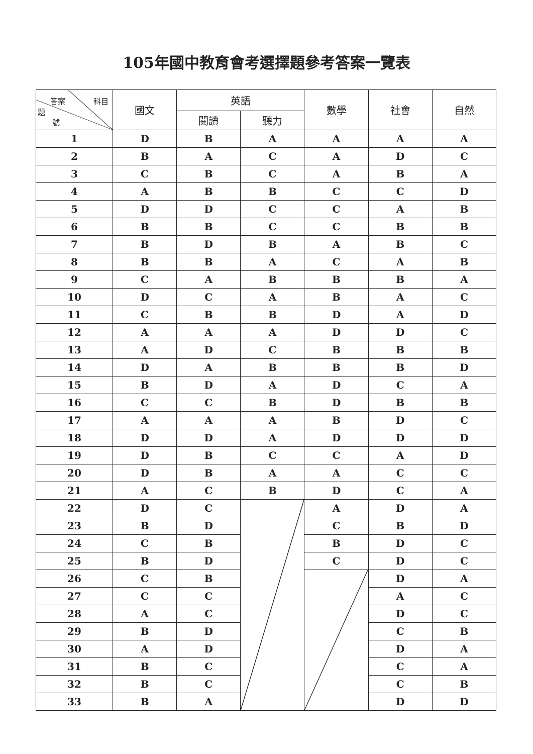105年國中教育會考選擇題參考答案一覽表
| 答案 科目 題 號 | 國文 | 英語 | | 數學 | 社會 | 自然 |
| --- | --- | --- | --- | --- | --- | --- |
| | | 閱讀 | 聽力 | | | |
| 1 | D | B | A | A | A | A |
| 2 | B | A | C | A | D | C |
| 3 | C | B | C | A | B | A |
| 4 | A | B | B | C | C | D |
| 5 | D | D | C | C | A | B |
| 6 | B | B | C | C | B | B |
| 7 | B | D | B | A | B | C |
| 8 | B | B | A | C | A | B |
| 9 | C | A | B | B | B | A |
| 10 | D | C | A | B | A | C |
| 11 | C | B | B | D | A | D |
| 12 | A | A | A | D | D | C |
| 13 | A | D | C | B | B | B |
| 14 | D | A | B | B | B | D |
| 15 | B | D | A | D | C | A |
| 16 | C | C | B | D | B | B |
| 17 | A | A | A | B | D | C |
| 18 | D | D | A | D | D | D |
| 19 | D | B | C | C | A | D |
| 20 | D | B | A | A | C | C |
| 21 | A | C | B | D | C | A |
| 22 | D | C | | A | D | A |
| 23 | B | D | | C | B | D |
| 24 | C | B | | B | D | C |
| 25 | B | D | | C | D | C |
| 26 | C | B | | | D | A |
| 27 | C | C | | | A | C |
| 28 | A | C | | | D | C |
| 29 | B | D | | | C | B |
| 30 | A | D | | | D | A |
| 31 | B | C | | | C | A |
| 32 | B | C | | | C | B |
| 33 | B | A | | | D | D |